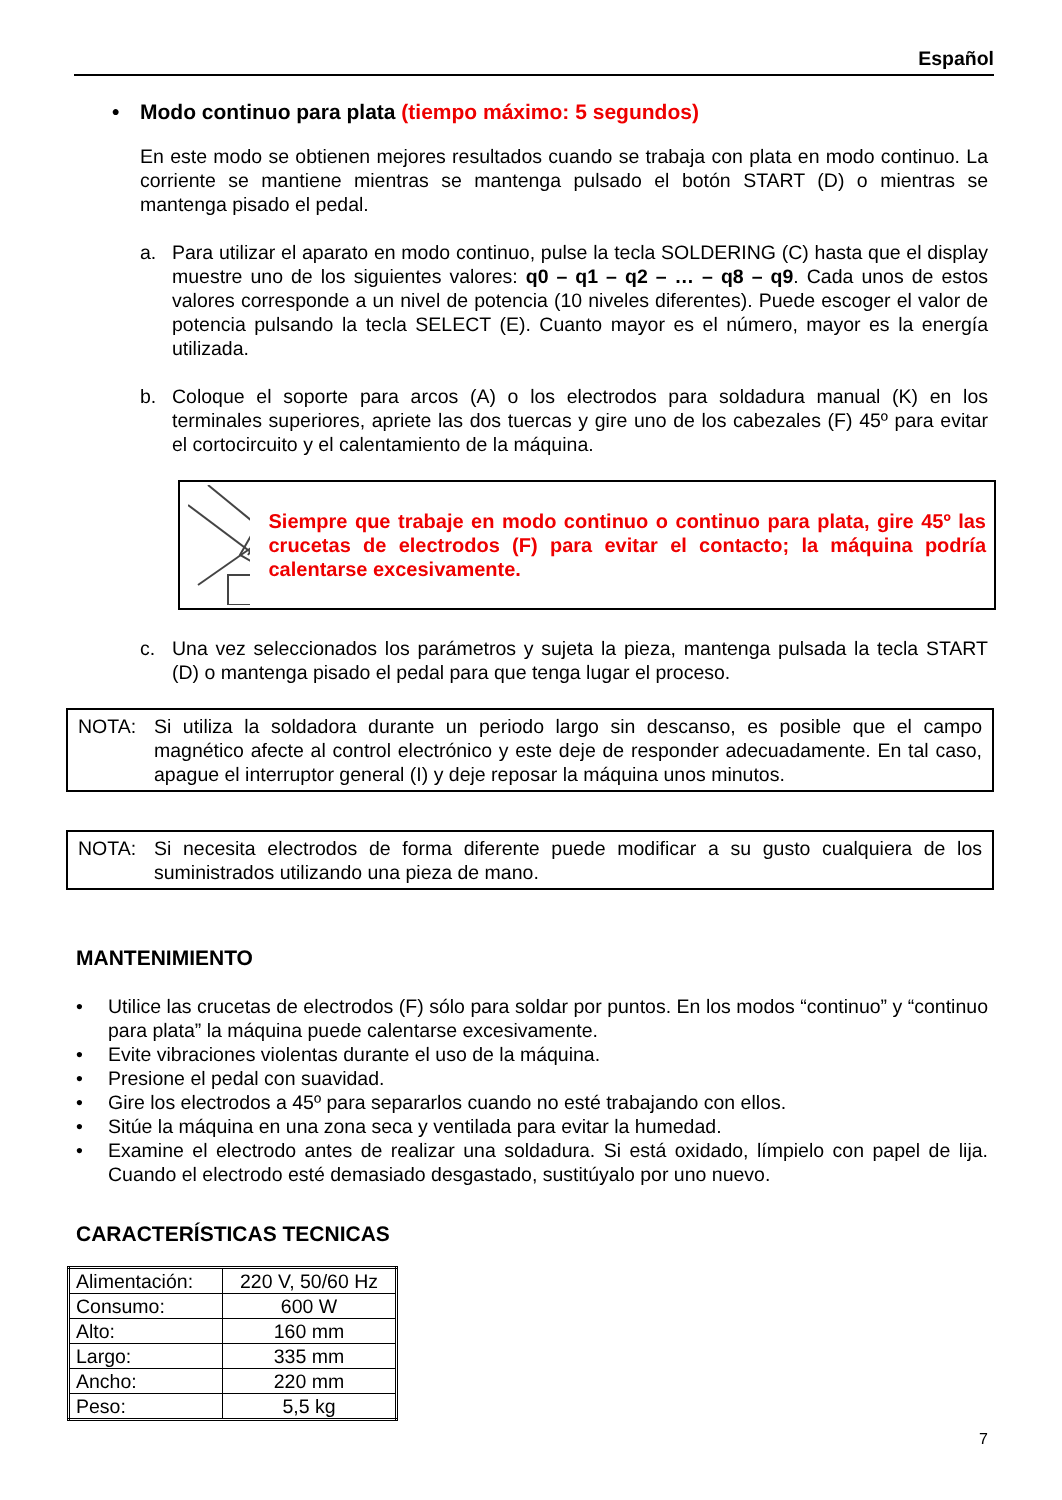Español
• Modo continuo para plata (tiempo máximo: 5 segundos)
En este modo se obtienen mejores resultados cuando se trabaja con plata en modo continuo. La corriente se mantiene mientras se mantenga pulsado el botón START (D) o mientras se mantenga pisado el pedal.
a. Para utilizar el aparato en modo continuo, pulse la tecla SOLDERING (C) hasta que el display muestre uno de los siguientes valores: q0 – q1 – q2 – … – q8 – q9. Cada unos de estos valores corresponde a un nivel de potencia (10 niveles diferentes). Puede escoger el valor de potencia pulsando la tecla SELECT (E). Cuanto mayor es el número, mayor es la energía utilizada.
b. Coloque el soporte para arcos (A) o los electrodos para soldadura manual (K) en los terminales superiores, apriete las dos tuercas y gire uno de los cabezales (F) 45º para evitar el cortocircuito y el calentamiento de la máquina.
Siempre que trabaje en modo continuo o continuo para plata, gire 45º las crucetas de electrodos (F) para evitar el contacto; la máquina podría calentarse excesivamente.
c. Una vez seleccionados los parámetros y sujeta la pieza, mantenga pulsada la tecla START (D) o mantenga pisado el pedal para que tenga lugar el proceso.
NOTA: Si utiliza la soldadora durante un periodo largo sin descanso, es posible que el campo magnético afecte al control electrónico y este deje de responder adecuadamente. En tal caso, apague el interruptor general (I) y deje reposar la máquina unos minutos.
NOTA: Si necesita electrodos de forma diferente puede modificar a su gusto cualquiera de los suministrados utilizando una pieza de mano.
MANTENIMIENTO
• Utilice las crucetas de electrodos (F) sólo para soldar por puntos. En los modos “continuo” y “continuo para plata” la máquina puede calentarse excesivamente.
• Evite vibraciones violentas durante el uso de la máquina.
• Presione el pedal con suavidad.
• Gire los electrodos a 45º para separarlos cuando no esté trabajando con ellos.
• Sitúe la máquina en una zona seca y ventilada para evitar la humedad.
• Examine el electrodo antes de realizar una soldadura. Si está oxidado, límpielo con papel de lija. Cuando el electrodo esté demasiado desgastado, sustitúyalo por uno nuevo.
CARACTERÍSTICAS TECNICAS
| Alimentación: | 220 V, 50/60 Hz |
| Consumo: | 600 W |
| Alto: | 160 mm |
| Largo: | 335 mm |
| Ancho: | 220 mm |
| Peso: | 5,5 kg |
7